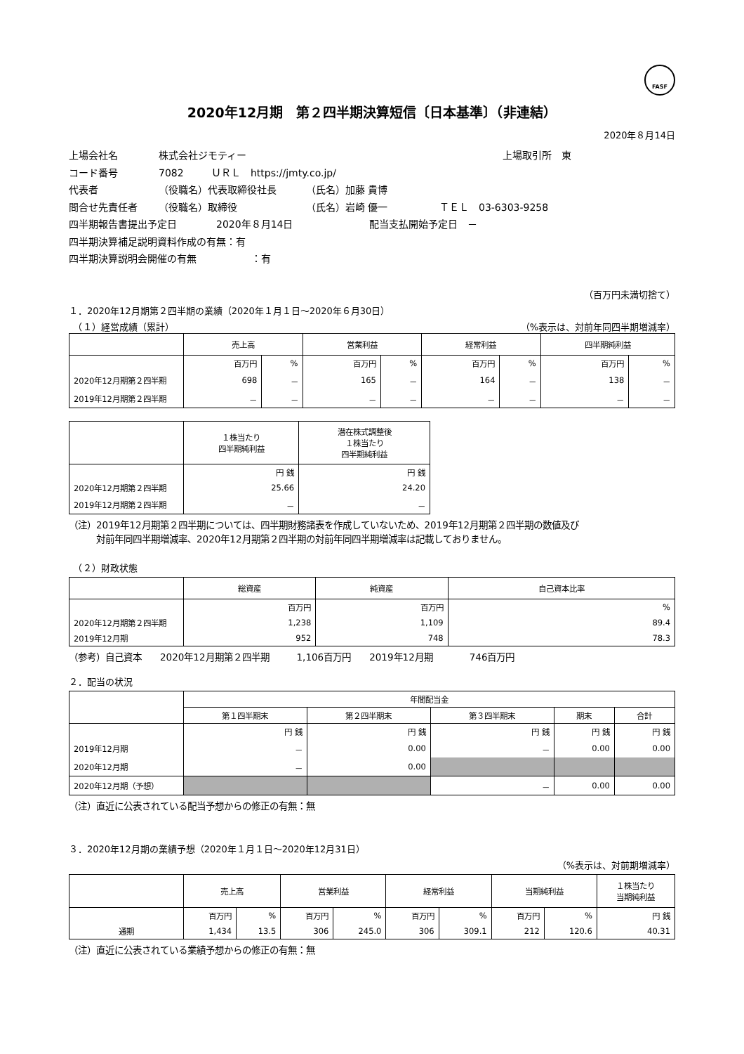FASF
2020年12月期　第２四半期決算短信〔日本基準〕（非連結）
2020年８月14日
上場会社名 株式会社ジモティー 上場取引所　東
コード番号 7082 ＵＲＬ　https://jmty.co.jp/
代表者 （役職名）代表取締役社長 （氏名）加藤 貴博
問合せ先責任者 （役職名）取締役 （氏名）岩崎 優一 ＴＥＬ　03-6303-9258
四半期報告書提出予定日 2020年８月14日 配当支払開始予定日　－
四半期決算補足説明資料作成の有無：有
四半期決算説明会開催の有無 ：有
（百万円未満切捨て）
１．2020年12月期第２四半期の業績（2020年１月１日～2020年６月30日）
　（１）経営成績（累計） （%表示は、対前年同四半期増減率）
| | 売上高 | | 営業利益 | | 経常利益 | | 四半期純利益 | |
| --- | --- | --- | --- | --- | --- | --- | --- | --- |
| | 百万円 | % | 百万円 | % | 百万円 | % | 百万円 | % |
| 2020年12月期第２四半期 | 698 | － | 165 | － | 164 | － | 138 | － |
| 2019年12月期第２四半期 | － | － | － | － | － | － | － | － |
| | １株当たり 四半期純利益 | 潜在株式調整後 １株当たり 四半期純利益 |
| --- | --- | --- |
| | 円 銭 | 円 銭 |
| 2020年12月期第２四半期 | 25.66 | 24.20 |
| 2019年12月期第２四半期 | － | － |
（注）2019年12月期第２四半期については、四半期財務諸表を作成していないため、2019年12月期第２四半期の数値及び
　　　対前年同四半期増減率、2020年12月期第２四半期の対前年同四半期増減率は記載しておりません。
　（２）財政状態
| | 総資産 | 純資産 | 自己資本比率 |
| --- | --- | --- | --- |
| | 百万円 | 百万円 | % |
| 2020年12月期第２四半期 | 1,238 | 1,109 | 89.4 |
| 2019年12月期 | 952 | 748 | 78.3 |
（参考）自己資本　　2020年12月期第２四半期　　　1,106百万円　　2019年12月期　　　　746百万円
２．配当の状況
| | 年間配当金 | | | | |
| --- | --- | --- | --- | --- | --- |
| | 第１四半期末 | 第２四半期末 | 第３四半期末 | 期末 | 合計 |
| | 円 銭 | 円 銭 | 円 銭 | 円 銭 | 円 銭 |
| 2019年12月期 | － | 0.00 | － | 0.00 | 0.00 |
| 2020年12月期 | － | 0.00 | | | |
| 2020年12月期（予想） | | | － | 0.00 | 0.00 |
（注）直近に公表されている配当予想からの修正の有無：無
３．2020年12月期の業績予想（2020年１月１日～2020年12月31日）
（%表示は、対前期増減率）
| | 売上高 | | 営業利益 | | 経常利益 | | 当期純利益 | | １株当たり 当期純利益 |
| --- | --- | --- | --- | --- | --- | --- | --- | --- | --- |
| | 百万円 | % | 百万円 | % | 百万円 | % | 百万円 | % | 円 銭 |
| 通期 | 1,434 | 13.5 | 306 | 245.0 | 306 | 309.1 | 212 | 120.6 | 40.31 |
（注）直近に公表されている業績予想からの修正の有無：無